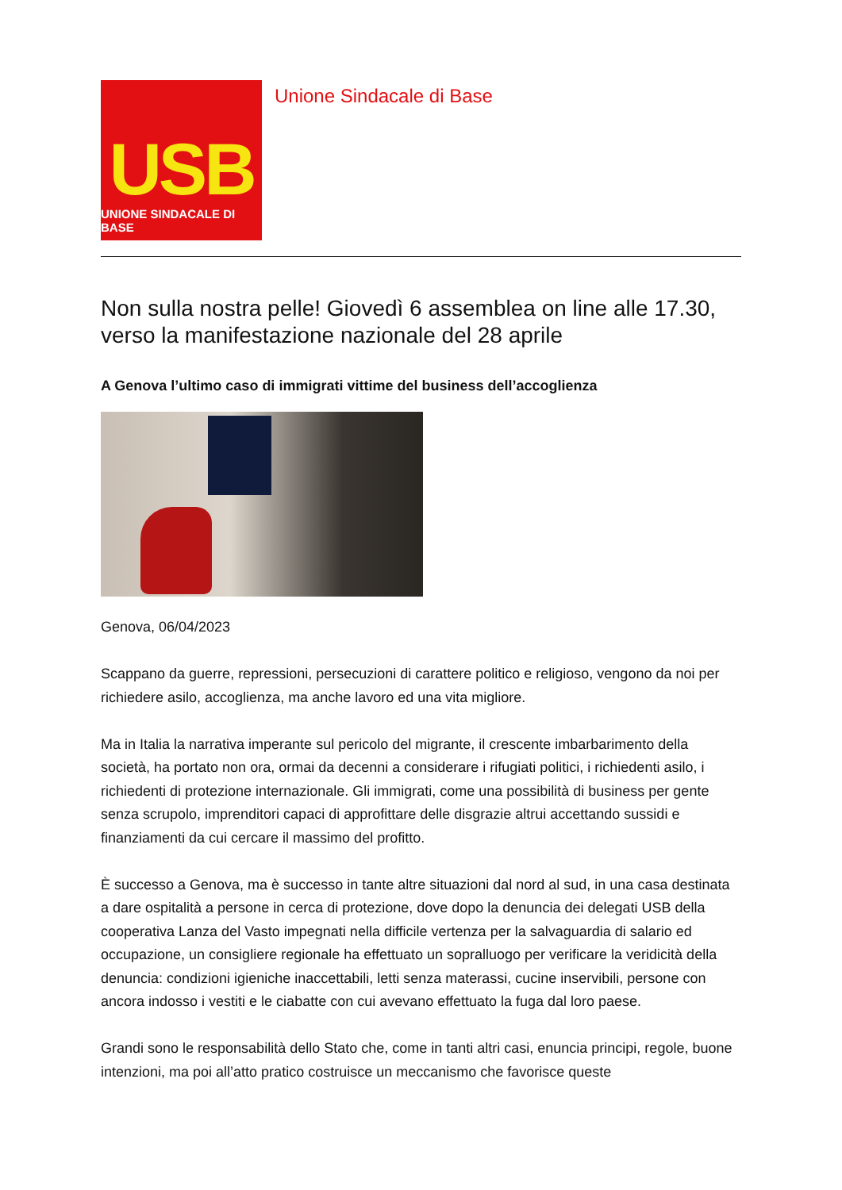USB
UNIONE SINDACALE DI BASE
Unione Sindacale di Base
Non sulla nostra pelle! Giovedì 6 assemblea on line alle 17.30, verso la manifestazione nazionale del 28 aprile
A Genova l’ultimo caso di immigrati vittime del business dell’accoglienza
Genova, 06/04/2023
Scappano da guerre, repressioni, persecuzioni di carattere politico e religioso, vengono da noi per richiedere asilo, accoglienza, ma anche lavoro ed una vita migliore.
Ma in Italia la narrativa imperante sul pericolo del migrante, il crescente imbarbarimento della società, ha portato non ora, ormai da decenni a considerare i rifugiati politici, i richiedenti asilo, i richiedenti di protezione internazionale. Gli immigrati, come una possibilità di business per gente senza scrupolo, imprenditori capaci di approfittare delle disgrazie altrui accettando sussidi e finanziamenti da cui cercare il massimo del profitto.
È successo a Genova, ma è successo in tante altre situazioni dal nord al sud, in una casa destinata a dare ospitalità a persone in cerca di protezione, dove dopo la denuncia dei delegati USB della cooperativa Lanza del Vasto impegnati nella difficile vertenza per la salvaguardia di salario ed occupazione, un consigliere regionale ha effettuato un sopralluogo per verificare la veridicità della denuncia: condizioni igieniche inaccettabili, letti senza materassi, cucine inservibili, persone con ancora indosso i vestiti e le ciabatte con cui avevano effettuato la fuga dal loro paese.
Grandi sono le responsabilità dello Stato che, come in tanti altri casi, enuncia principi, regole, buone intenzioni, ma poi all’atto pratico costruisce un meccanismo che favorisce queste